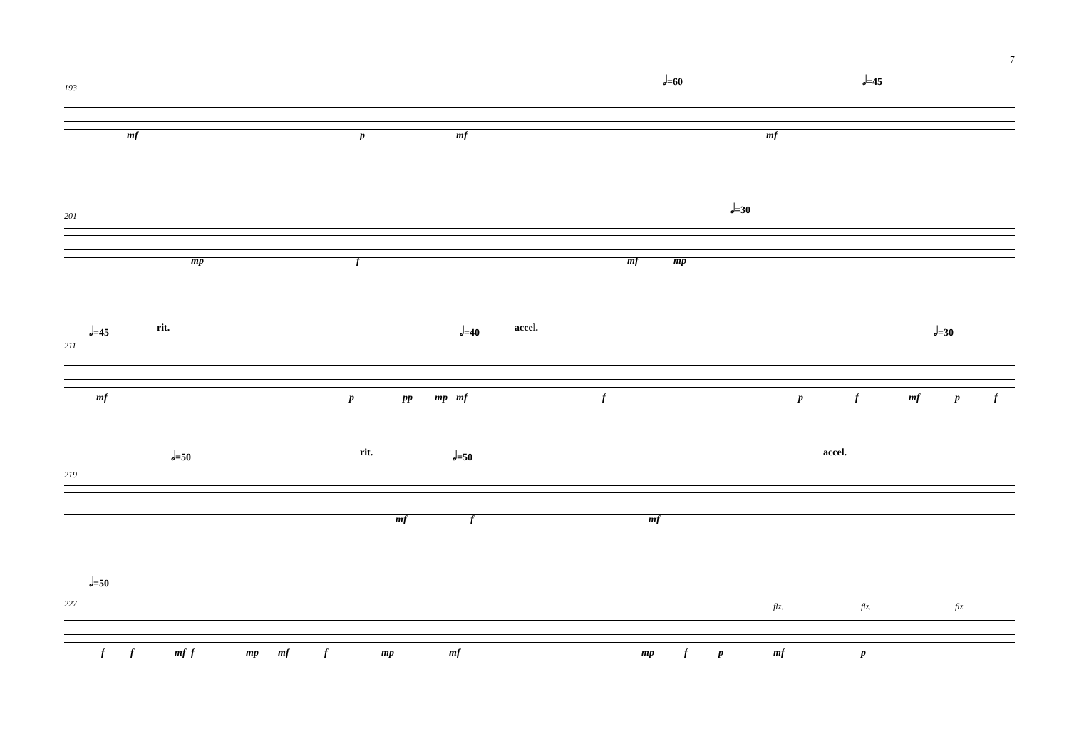7
193
𝅗𝅥=60 𝅗𝅥=45
mf p mf mf
201
𝅗𝅥=30
mp f mf mp
211
𝅗𝅥=45 rit. 𝅗𝅥=40 accel. 𝅗𝅥=30
mf p pp mp mf f p f mf p f
219
𝅗𝅥=50 rit. 𝅗𝅥=50 accel.
mf f mf
227
𝅗𝅥=50
flz. flz. flz.
f f mf f mp mf f mp mf mp f p mf p